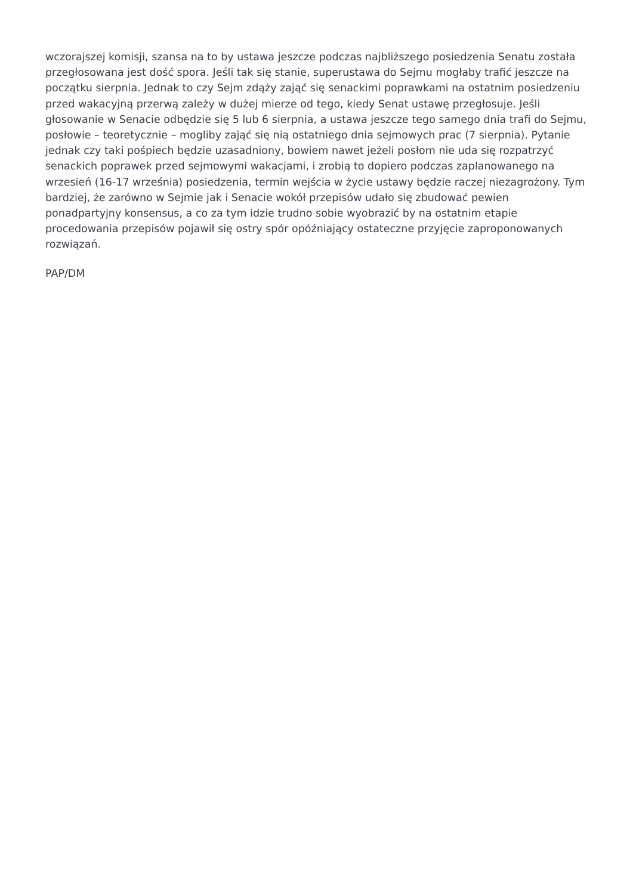wczorajszej komisji, szansa na to by ustawa jeszcze podczas najbliższego posiedzenia Senatu została przegłosowana jest dość spora. Jeśli tak się stanie, superustawa do Sejmu mogłaby trafić jeszcze na początku sierpnia. Jednak to czy Sejm zdąży zająć się senackimi poprawkami na ostatnim posiedzeniu przed wakacyjną przerwą zależy w dużej mierze od tego, kiedy Senat ustawę przegłosuje. Jeśli głosowanie w Senacie odbędzie się 5 lub 6 sierpnia, a ustawa jeszcze tego samego dnia trafi do Sejmu, posłowie – teoretycznie – mogliby zająć się nią ostatniego dnia sejmowych prac (7 sierpnia). Pytanie jednak czy taki pośpiech będzie uzasadniony, bowiem nawet jeżeli posłom nie uda się rozpatrzyć senackich poprawek przed sejmowymi wakacjami, i zrobią to dopiero podczas zaplanowanego na wrzesień (16-17 września) posiedzenia, termin wejścia w życie ustawy będzie raczej niezagrożony. Tym bardziej, że zarówno w Sejmie jak i Senacie wokół przepisów udało się zbudować pewien ponadpartyjny konsensus, a co za tym idzie trudno sobie wyobrazić by na ostatnim etapie procedowania przepisów pojawił się ostry spór opóźniający ostateczne przyjęcie zaproponowanych rozwiązań.
PAP/DM